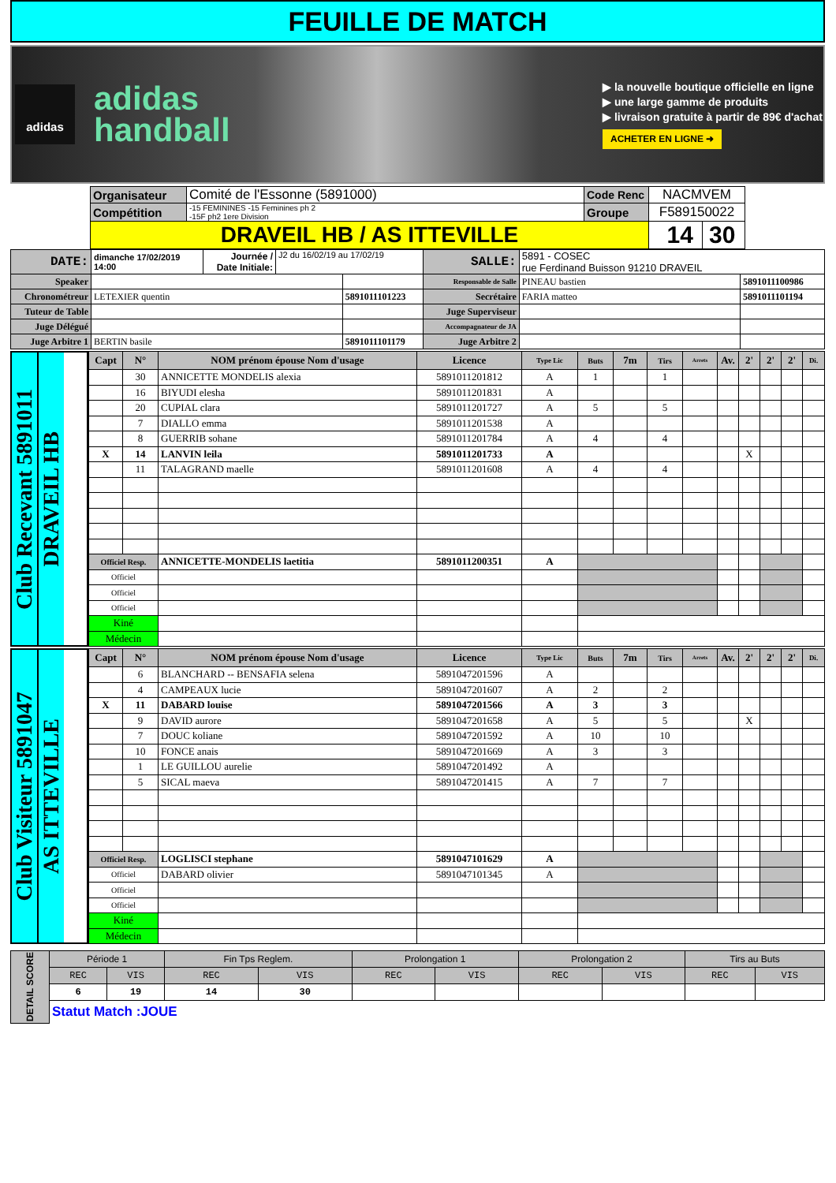FEUILLE DE MATCH
adidas
adidas
handball
▶ la nouvelle boutique officielle en ligne
▶ une large gamme de produits
▶ livraison gratuite à partir de 89€ d'achat
ACHETER EN LIGNE ➜
| | Organisateur | Comité de l'Essonne (5891000) | Code Renc | NACMVEM | |
| | Compétition | -15 FEMININES -15 Feminines ph 2 -15F ph2 1ere Division | Groupe | F589150022 | |
| | DRAVEIL HB / AS ITTEVILLE | | | 14 30 | |
| DATE: | dimanche 17/02/2019 14:00 | Journée / Date Initiale: | J2 du 16/02/19 au 17/02/19 | | SALLE: | 5891 - COSEC rue Ferdinand Buisson 91210 DRAVEIL | |
| Speaker | | | | | Responsable de Salle | PINEAU bastien | 5891011100986 |
| Chronométreur | LETEXIER quentin | | | 5891011101223 | Secrétaire | FARIA matteo | 5891011101194 |
| Tuteur de Table | | | | | Juge Superviseur | | |
| Juge Délégué | | | | | Accompagnateur de JA | | |
| Juge Arbitre 1 | BERTIN basile | | | 5891011101179 | Juge Arbitre 2 | | |
Club Recevant 5891011
DRAVEIL HB
| Capt | N° | NOM prénom épouse Nom d'usage | Licence | Type Lic | Buts | 7m | Tirs | Arrets | Av. | 2' | 2' | 2' | Di. |
| --- | --- | --- | --- | --- | --- | --- | --- | --- | --- | --- | --- | --- | --- |
| | 30 | ANNICETTE MONDELIS alexia | 5891011201812 | A | 1 | | 1 | | | | | | |
| | 16 | BIYUDI elesha | 5891011201831 | A | | | | | | | | | |
| | 20 | CUPIAL clara | 5891011201727 | A | 5 | | 5 | | | | | | |
| | 7 | DIALLO emma | 5891011201538 | A | | | | | | | | | |
| | 8 | GUERRIB sohane | 5891011201784 | A | 4 | | 4 | | | | | | |
| X | 14 | LANVIN leila | 5891011201733 | A | | | | | | X | | | |
| | 11 | TALAGRAND maelle | 5891011201608 | A | 4 | | 4 | | | | | | |
| Officiel Resp. | | ANNICETTE-MONDELIS laetitia | 5891011200351 | A | | | | | | | | | |
| Officiel | | | | | | | | | | | | | |
| Officiel | | | | | | | | | | | | | |
| Officiel | | | | | | | | | | | | | |
| Kiné | | | | | | | | | | | | | |
| Médecin | | | | | | | | | | | | | |
Club Visiteur 5891047
AS ITTEVILLE
| Capt | N° | NOM prénom épouse Nom d'usage | Licence | Type Lic | Buts | 7m | Tirs | Arrets | Av. | 2' | 2' | 2' | Di. |
| --- | --- | --- | --- | --- | --- | --- | --- | --- | --- | --- | --- | --- | --- |
| | 6 | BLANCHARD -- BENSAFIA selena | 5891047201596 | A | | | | | | | | | |
| | 4 | CAMPEAUX lucie | 5891047201607 | A | 2 | | 2 | | | | | | |
| X | 11 | DABARD louise | 5891047201566 | A | 3 | | 3 | | | | | | |
| | 9 | DAVID aurore | 5891047201658 | A | 5 | | 5 | | | X | | | |
| | 7 | DOUC koliane | 5891047201592 | A | 10 | | 10 | | | | | | |
| | 10 | FONCE anais | 5891047201669 | A | 3 | | 3 | | | | | | |
| | 1 | LE GUILLOU aurelie | 5891047201492 | A | | | | | | | | | |
| | 5 | SICAL maeva | 5891047201415 | A | 7 | | 7 | | | | | | |
| Officiel Resp. | | LOGLISCI stephane | 5891047101629 | A | | | | | | | | | |
| Officiel | | DABARD olivier | 5891047101345 | A | | | | | | | | | |
| Officiel | | | | | | | | | | | | | |
| Officiel | | | | | | | | | | | | | |
| Kiné | | | | | | | | | | | | | |
| Médecin | | | | | | | | | | | | | |
| DETAIL SCORE | Période 1 | | Fin Tps Reglem. | | Prolongation 1 | | Prolongation 2 | | Tirs au Buts | |
| | REC | VIS | REC | VIS | REC | VIS | REC | VIS | REC | VIS |
| | 6 | 19 | 14 | 30 | | | | | | |
| | Statut Match :JOUE | | | | | | | | | |